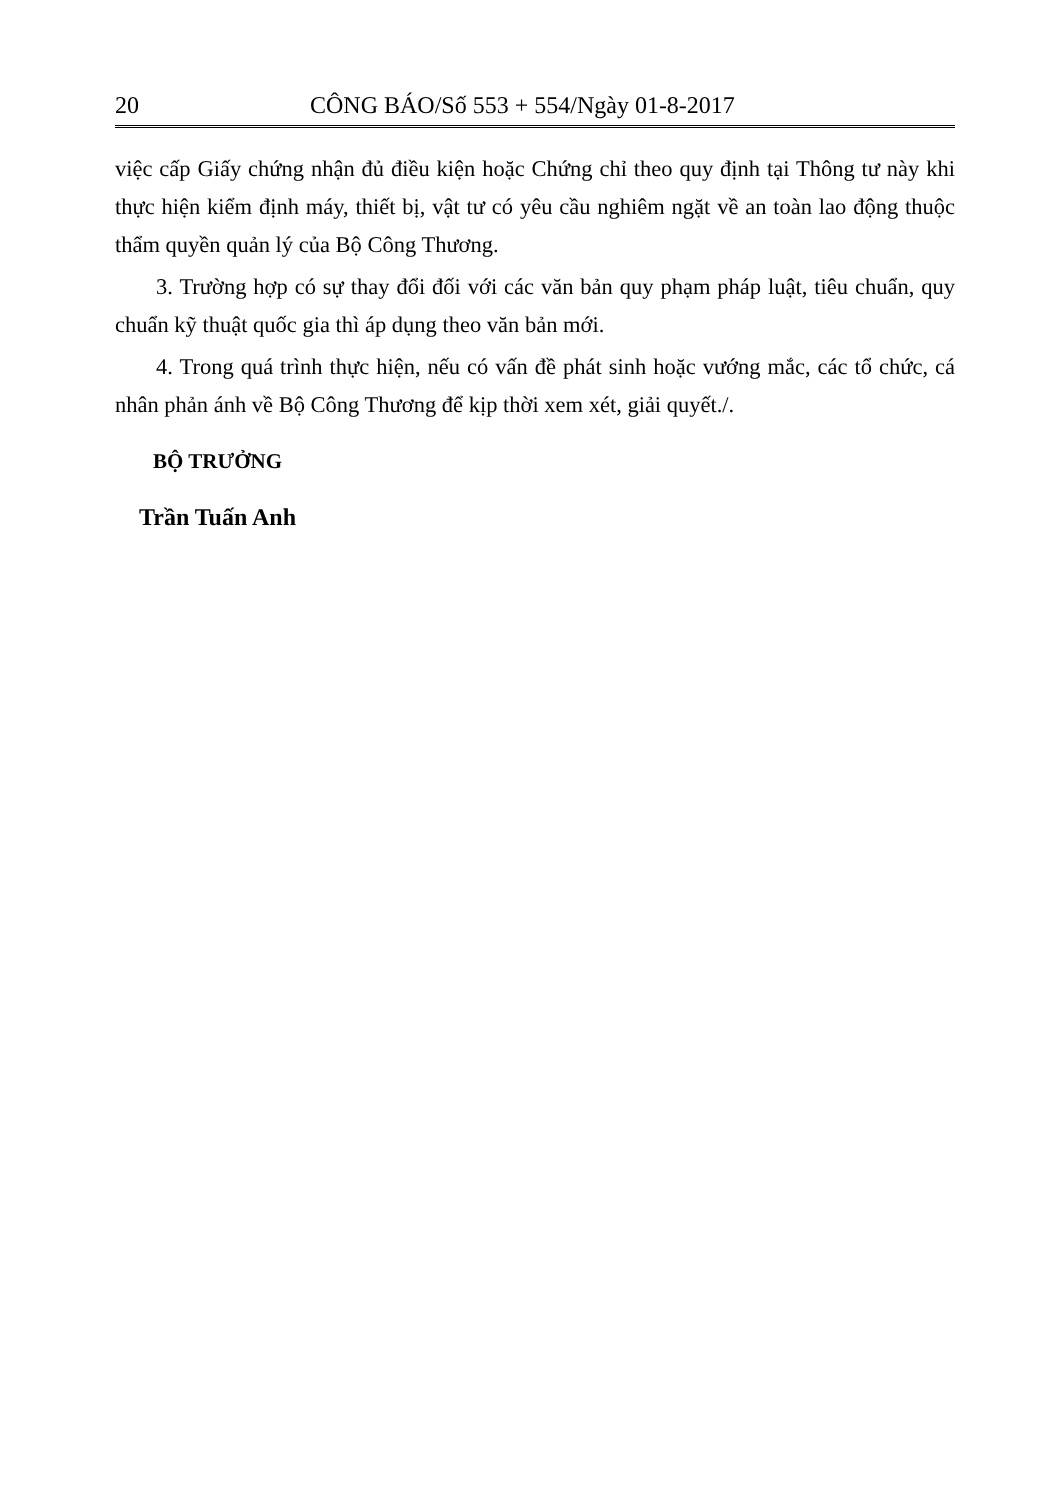20 CÔNG BÁO/Số 553 + 554/Ngày 01-8-2017
việc cấp Giấy chứng nhận đủ điều kiện hoặc Chứng chỉ theo quy định tại Thông tư này khi thực hiện kiểm định máy, thiết bị, vật tư có yêu cầu nghiêm ngặt về an toàn lao động thuộc thẩm quyền quản lý của Bộ Công Thương.
3. Trường hợp có sự thay đổi đối với các văn bản quy phạm pháp luật, tiêu chuẩn, quy chuẩn kỹ thuật quốc gia thì áp dụng theo văn bản mới.
4. Trong quá trình thực hiện, nếu có vấn đề phát sinh hoặc vướng mắc, các tổ chức, cá nhân phản ánh về Bộ Công Thương để kịp thời xem xét, giải quyết./.
BỘ TRƯỞNG
Trần Tuấn Anh